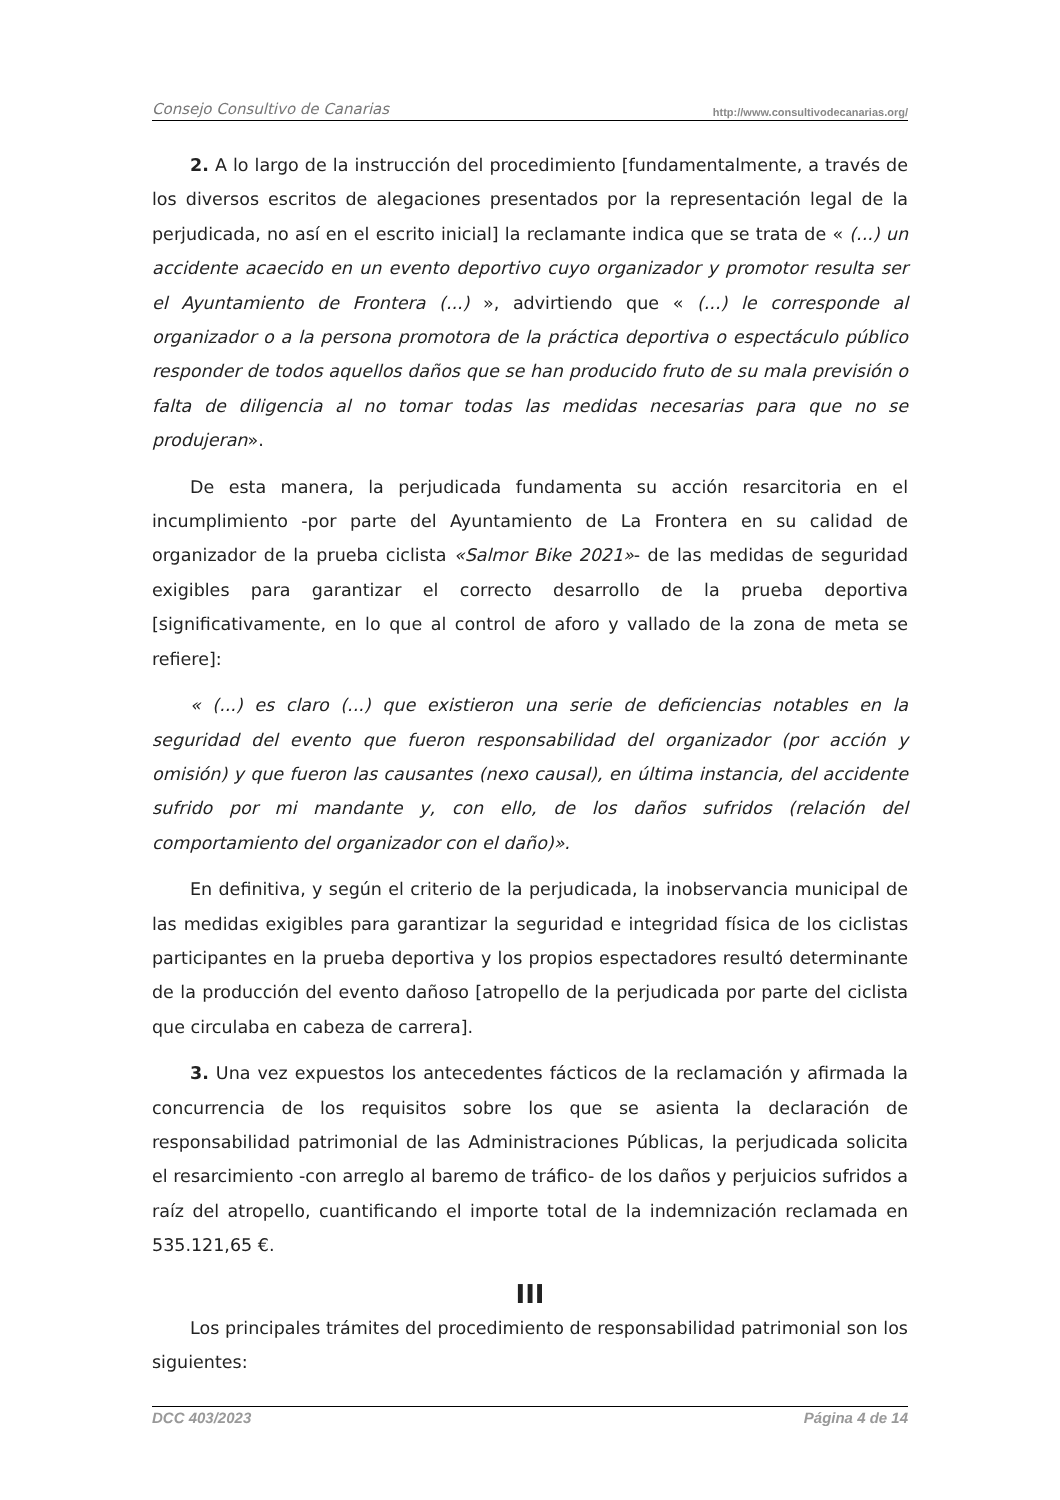Consejo Consultivo de Canarias http://www.consultivodecanarias.org/
2. A lo largo de la instrucción del procedimiento [fundamentalmente, a través de los diversos escritos de alegaciones presentados por la representación legal de la perjudicada, no así en el escrito inicial] la reclamante indica que se trata de « (...) un accidente acaecido en un evento deportivo cuyo organizador y promotor resulta ser el Ayuntamiento de Frontera (...) », advirtiendo que « (...) le corresponde al organizador o a la persona promotora de la práctica deportiva o espectáculo público responder de todos aquellos daños que se han producido fruto de su mala previsión o falta de diligencia al no tomar todas las medidas necesarias para que no se produjeran».
De esta manera, la perjudicada fundamenta su acción resarcitoria en el incumplimiento -por parte del Ayuntamiento de La Frontera en su calidad de organizador de la prueba ciclista «Salmor Bike 2021»- de las medidas de seguridad exigibles para garantizar el correcto desarrollo de la prueba deportiva [significativamente, en lo que al control de aforo y vallado de la zona de meta se refiere]:
« (...) es claro (...) que existieron una serie de deficiencias notables en la seguridad del evento que fueron responsabilidad del organizador (por acción y omisión) y que fueron las causantes (nexo causal), en última instancia, del accidente sufrido por mi mandante y, con ello, de los daños sufridos (relación del comportamiento del organizador con el daño)».
En definitiva, y según el criterio de la perjudicada, la inobservancia municipal de las medidas exigibles para garantizar la seguridad e integridad física de los ciclistas participantes en la prueba deportiva y los propios espectadores resultó determinante de la producción del evento dañoso [atropello de la perjudicada por parte del ciclista que circulaba en cabeza de carrera].
3. Una vez expuestos los antecedentes fácticos de la reclamación y afirmada la concurrencia de los requisitos sobre los que se asienta la declaración de responsabilidad patrimonial de las Administraciones Públicas, la perjudicada solicita el resarcimiento -con arreglo al baremo de tráfico- de los daños y perjuicios sufridos a raíz del atropello, cuantificando el importe total de la indemnización reclamada en 535.121,65 €.
III
Los principales trámites del procedimiento de responsabilidad patrimonial son los siguientes:
DCC 403/2023 Página 4 de 14